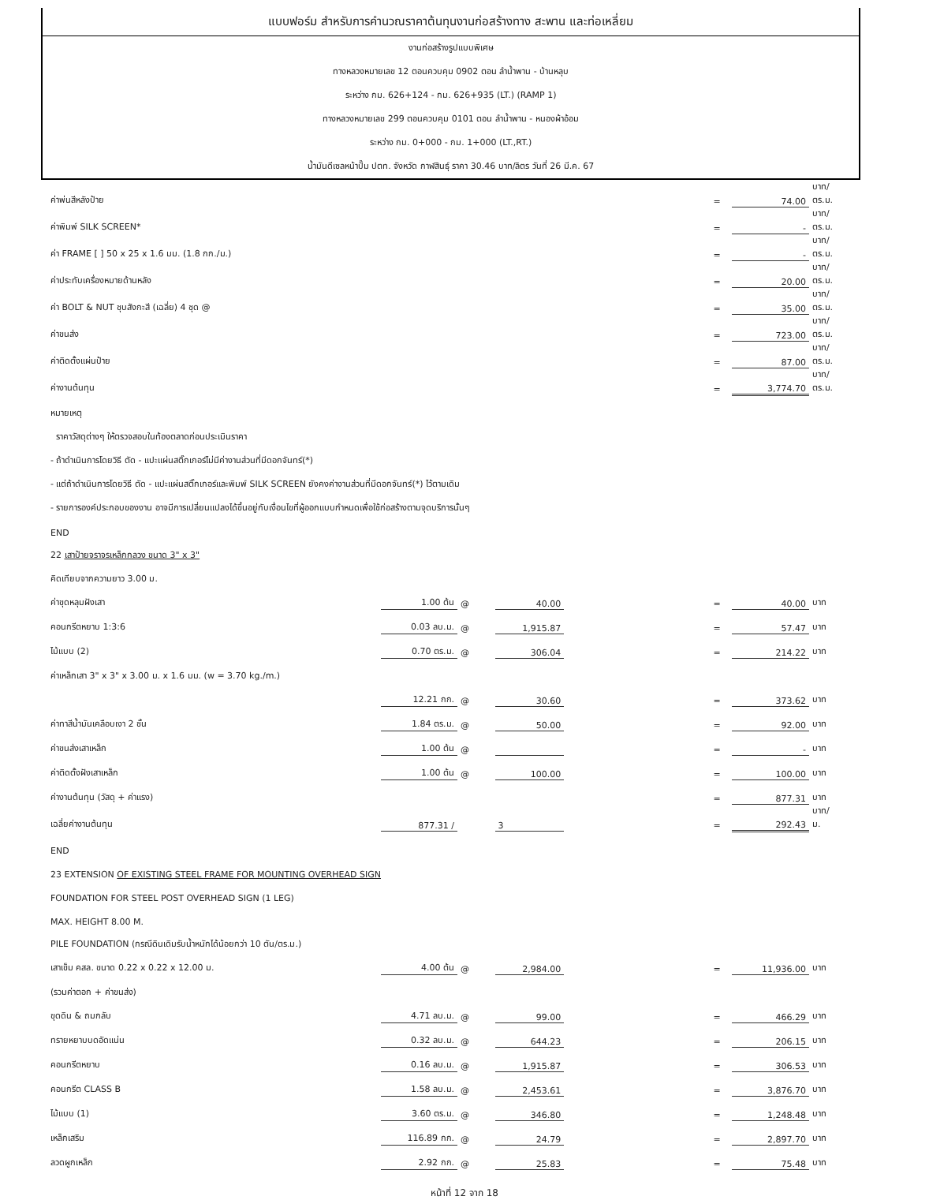แบบฟอร์ม สำหรับการคำนวณราคาต้นทุนงานก่อสร้างทาง สะพาน และท่อเหลี่ยม
งานก่อสร้างรูปแบบพิเศษ
ทางหลวงหมายเลข 12 ตอนควบคุม 0902 ตอน ลำน้ำพาน - บ้านหลุบ
ระหว่าง กม. 626+124 - กม. 626+935 (LT.) (RAMP 1)
ทางหลวงหมายเลข 299 ตอนควบคุม 0101 ตอน ลำน้ำพาน - หนองผ้าอ้อม
ระหว่าง กม. 0+000 - กม. 1+000 (LT.,RT.)
น้ำมันดีเซลหน้าปั๊ม ปตท. จังหวัด กาฬสินธุ์ ราคา 30.46 บาท/ลิตร วันที่ 26 มี.ค. 67
| ค่าพ่นสีหลังป้าย | | | | | = | 74.00 | บาท/ตร.ม. |
| ค่าพิมพ์ SILK SCREEN* | | | | | = | - | บาท/ตร.ม. |
| ค่า FRAME [ ] 50 x 25 x 1.6 มม. (1.8 กก./ม.) | | | | | = | - | บาท/ตร.ม. |
| ค่าประทับเครื่องหมายด้านหลัง | | | | | = | 20.00 | บาท/ตร.ม. |
| ค่า BOLT & NUT ชุบสังกะสี (เฉลี่ย) 4 ชุด @ | | | | | = | 35.00 | บาท/ตร.ม. |
| ค่าขนส่ง | | | | | = | 723.00 | บาท/ตร.ม. |
| ค่าติดตั้งแผ่นป้าย | | | | | = | 87.00 | บาท/ตร.ม. |
| ค่างานต้นทุน | | | | | = | 3,774.70 | บาท/ตร.ม. |
| หมายเหตุ | | | | | | | |
| ราคาวัสดุต่างๆ ให้ตรวจสอบในท้องตลาดก่อนประเมินราคา | | | | | | | |
| - ถ้าดำเนินการโดยวิธี ตัด - แปะแผ่นสติ๊กเกอร์ไม่มีค่างานส่วนที่มีดอกจันทร์(*) | | | | | | | |
| - แต่ถ้าดำเนินการโดยวิธี ตัด - แปะแผ่นสติ๊กเกอร์และพิมพ์ SILK SCREEN ยังคงค่างานส่วนที่มีดอกจันทร์(*) ไว้ตามเดิม | | | | | | | |
| - รายการองค์ประกอบของงาน อาจมีการเปลี่ยนแปลงได้ขึ้นอยู่กับเงื่อนไขที่ผู้ออกแบบกำหนดเพื่อใช้ก่อสร้างตามจุดบริการนั้นๆ | | | | | | | |
| END | | | | | | | |
| 22 เสาป้ายจราจรเหล็กกลวง ขนาด 3" x 3" | | | | | | | |
| คิดเทียบจากความยาว 3.00 ม. | | | | | | | |
| ค่าขุดหลุมฝังเสา | 1.00 ต้น | @ | 40.00 | | = | 40.00 | บาท |
| คอนกรีตหยาบ 1:3:6 | 0.03 ลบ.ม. | @ | 1,915.87 | | = | 57.47 | บาท |
| ไม้แบบ (2) | 0.70 ตร.ม. | @ | 306.04 | | = | 214.22 | บาท |
| ค่าเหล็กเสา 3" x 3" x 3.00 ม. x 1.6 มม. (w = 3.70 kg./m.) | | | | | | | |
| | 12.21 กก. | @ | 30.60 | | = | 373.62 | บาท |
| ค่าทาสีน้ำมันเคลือบเงา 2 ชั้น | 1.84 ตร.ม. | @ | 50.00 | | = | 92.00 | บาท |
| ค่าขนส่งเสาเหล็ก | 1.00 ต้น | @ | | | = | - | บาท |
| ค่าติดตั้งฝังเสาเหล็ก | 1.00 ต้น | @ | 100.00 | | = | 100.00 | บาท |
| ค่างานต้นทุน (วัสดุ + ค่าแรง) | | | | | = | 877.31 | บาท |
| เฉลี่ยค่างานต้นทุน | 877.31 / | | 3 | | = | 292.43 | บาท/ม. |
| END | | | | | | | |
| 23 EXTENSION OF EXISTING STEEL FRAME FOR MOUNTING OVERHEAD SIGN | | | | | | | |
| FOUNDATION FOR STEEL POST OVERHEAD SIGN (1 LEG) | | | | | | | |
| MAX. HEIGHT 8.00 M. | | | | | | | |
| PILE FOUNDATION (กรณีดินเดิมรับน้ำหนักได้น้อยกว่า 10 ตัน/ตร.ม.) | | | | | | | |
| เสาเข็ม คสล. ขนาด 0.22 x 0.22 x 12.00 ม. | 4.00 ต้น | @ | 2,984.00 | | = | 11,936.00 | บาท |
| (รวมค่าตอก + ค่าขนส่ง) | | | | | | | |
| ขุดดิน & ถมกลับ | 4.71 ลบ.ม. | @ | 99.00 | | = | 466.29 | บาท |
| ทรายหยาบบดอัดแน่น | 0.32 ลบ.ม. | @ | 644.23 | | = | 206.15 | บาท |
| คอนกรีตหยาบ | 0.16 ลบ.ม. | @ | 1,915.87 | | = | 306.53 | บาท |
| คอนกรีต CLASS B | 1.58 ลบ.ม. | @ | 2,453.61 | | = | 3,876.70 | บาท |
| ไม้แบบ (1) | 3.60 ตร.ม. | @ | 346.80 | | = | 1,248.48 | บาท |
| เหล็กเสริม | 116.89 กก. | @ | 24.79 | | = | 2,897.70 | บาท |
| ลวดผูกเหล็ก | 2.92 กก. | @ | 25.83 | | = | 75.48 | บาท |
หน้าที่ 12 จาก 18